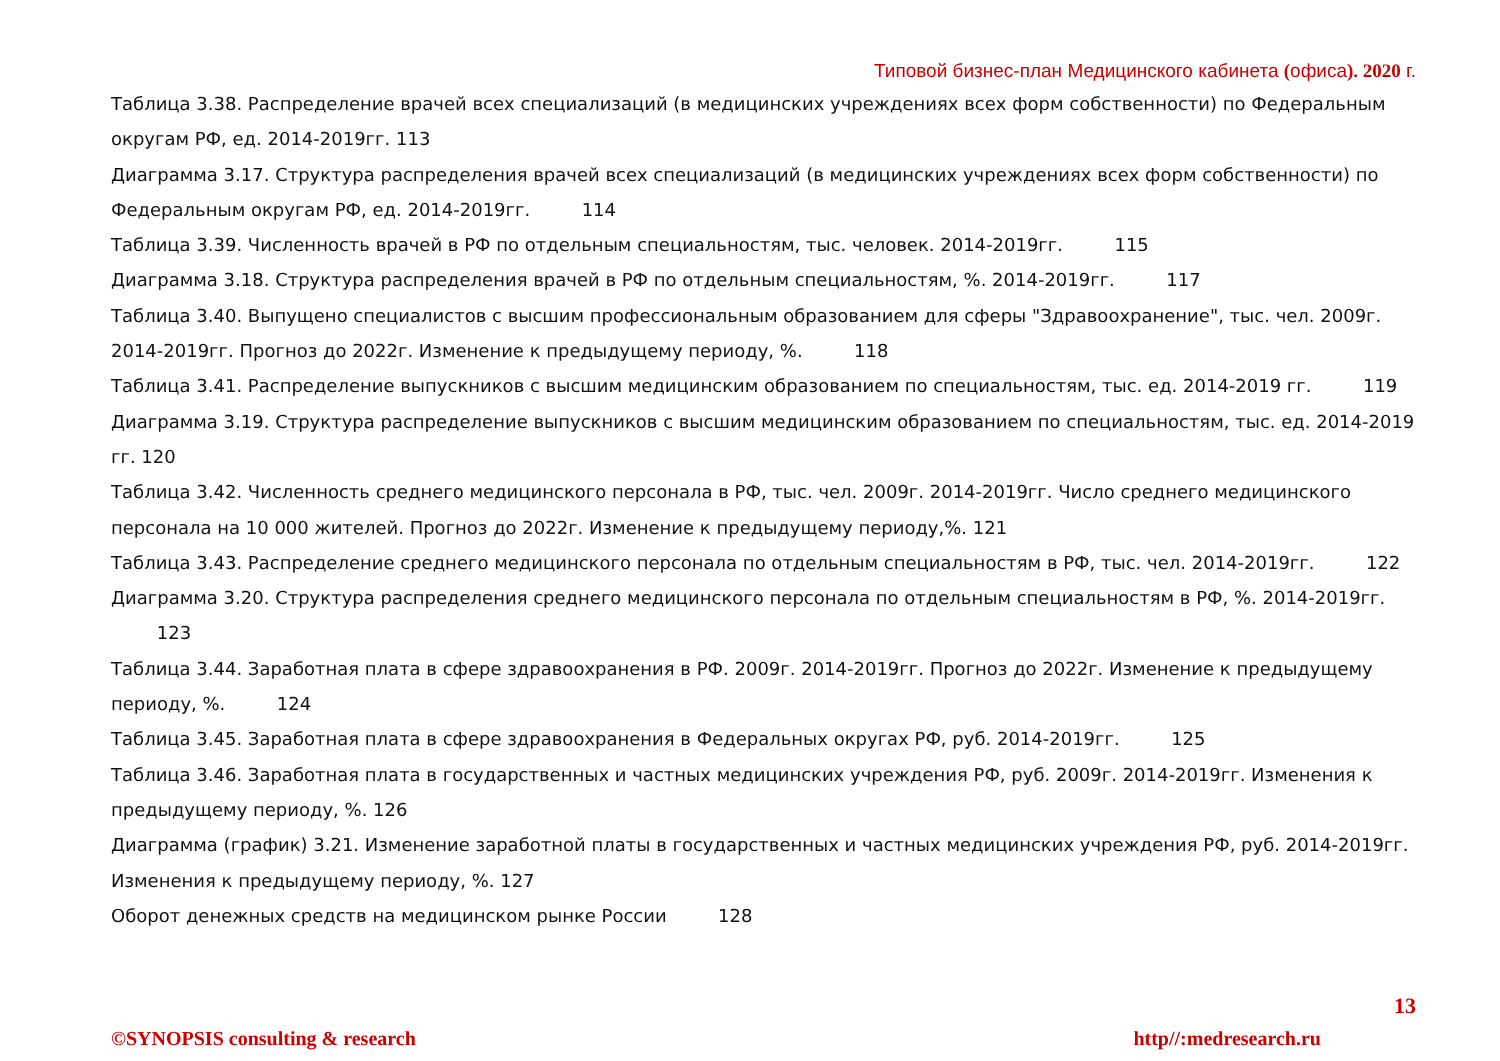Типовой бизнес-план Медицинского кабинета (офиса). 2020 г.
Таблица 3.38. Распределение врачей всех специализаций (в медицинских учреждениях всех форм собственности) по Федеральным округам РФ, ед. 2014-2019гг. 113
Диаграмма 3.17. Структура распределения врачей всех специализаций (в медицинских учреждениях всех форм собственности) по Федеральным округам РФ, ед. 2014-2019гг. 114
Таблица 3.39. Численность врачей в РФ по отдельным специальностям, тыс. человек. 2014-2019гг. 115
Диаграмма 3.18. Структура распределения врачей в РФ по отдельным специальностям, %. 2014-2019гг. 117
Таблица 3.40. Выпущено специалистов с высшим профессиональным образованием для сферы "Здравоохранение", тыс. чел. 2009г. 2014-2019гг. Прогноз до 2022г. Изменение к предыдущему периоду, %. 118
Таблица 3.41. Распределение выпускников с высшим медицинским образованием по специальностям, тыс. ед. 2014-2019 гг. 119
Диаграмма 3.19. Структура распределение выпускников с высшим медицинским образованием по специальностям, тыс. ед. 2014-2019 гг. 120
Таблица 3.42. Численность среднего медицинского персонала в РФ, тыс. чел. 2009г. 2014-2019гг. Число среднего медицинского персонала на 10 000 жителей. Прогноз до 2022г. Изменение к предыдущему периоду,%. 121
Таблица 3.43. Распределение среднего медицинского персонала по отдельным специальностям в РФ, тыс. чел. 2014-2019гг. 122
Диаграмма 3.20. Структура распределения среднего медицинского персонала по отдельным специальностям в РФ, %. 2014-2019гг. 123
Таблица 3.44. Заработная плата в сфере здравоохранения в РФ. 2009г. 2014-2019гг. Прогноз до 2022г. Изменение к предыдущему периоду, %. 124
Таблица 3.45. Заработная плата в сфере здравоохранения в Федеральных округах РФ, руб. 2014-2019гг. 125
Таблица 3.46. Заработная плата в государственных и частных медицинских учреждения РФ, руб. 2009г. 2014-2019гг. Изменения к предыдущему периоду, %. 126
Диаграмма (график) 3.21. Изменение заработной платы в государственных и частных медицинских учреждения РФ, руб. 2014-2019гг. Изменения к предыдущему периоду, %. 127
Оборот денежных средств на медицинском рынке России 128
13
©SYNOPSIS consulting & research http//:medresearch.ru